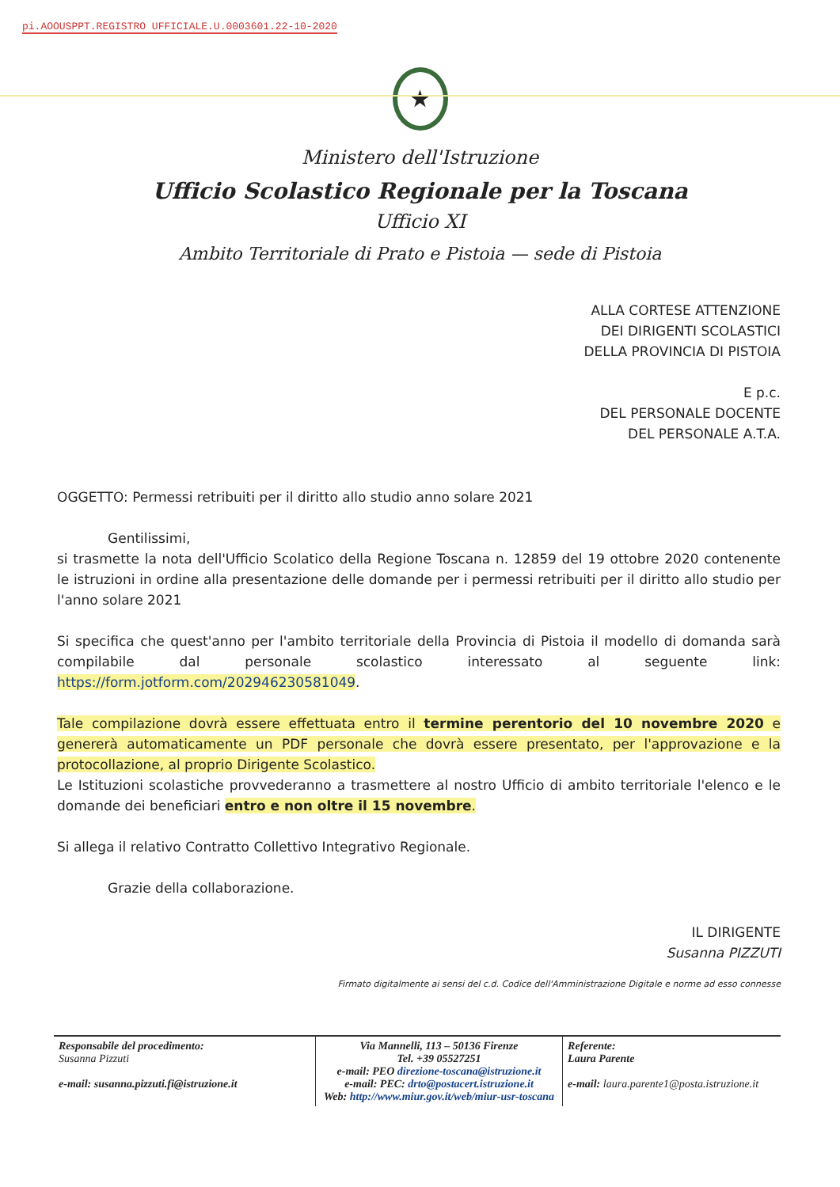pi.AOOUSPPT.REGISTRO UFFICIALE.U.0003601.22-10-2020
★
Ministero dell'Istruzione
Ufficio Scolastico Regionale per la Toscana
Ufficio XI
Ambito Territoriale di Prato e Pistoia — sede di Pistoia
ALLA CORTESE ATTENZIONE
DEI DIRIGENTI SCOLASTICI
DELLA PROVINCIA DI PISTOIA
E p.c.
DEL PERSONALE DOCENTE
DEL PERSONALE A.T.A.
OGGETTO: Permessi retribuiti per il diritto allo studio anno solare 2021
Gentilissimi,
si trasmette la nota dell'Ufficio Scolatico della Regione Toscana n. 12859 del 19 ottobre 2020 contenente le istruzioni in ordine alla presentazione delle domande per i permessi retribuiti per il diritto allo studio per l'anno solare 2021
Si specifica che quest'anno per l'ambito territoriale della Provincia di Pistoia il modello di domanda sarà compilabile dal personale scolastico interessato al seguente link: https://form.jotform.com/202946230581049.
Tale compilazione dovrà essere effettuata entro il termine perentorio del 10 novembre 2020 e genererà automaticamente un PDF personale che dovrà essere presentato, per l'approvazione e la protocollazione, al proprio Dirigente Scolastico.
Le Istituzioni scolastiche provvederanno a trasmettere al nostro Ufficio di ambito territoriale l'elenco e le domande dei beneficiari entro e non oltre il 15 novembre.
Si allega il relativo Contratto Collettivo Integrativo Regionale.
Grazie della collaborazione.
IL DIRIGENTE
Susanna PIZZUTI
Firmato digitalmente ai sensi del c.d. Codice dell'Amministrazione Digitale e norme ad esso connesse
| Responsabile del procedimento: Susanna Pizzuti e-mail: susanna.pizzuti.fi@istruzione.it | Via Mannelli, 113 – 50136 Firenze Tel. +39 05527251 e-mail: PEO direzione-toscana@istruzione.it e-mail: PEC: drto@postacert.istruzione.it Web: http://www.miur.gov.it/web/miur-usr-toscana | Referente: Laura Parente e-mail: laura.parente1@posta.istruzione.it |